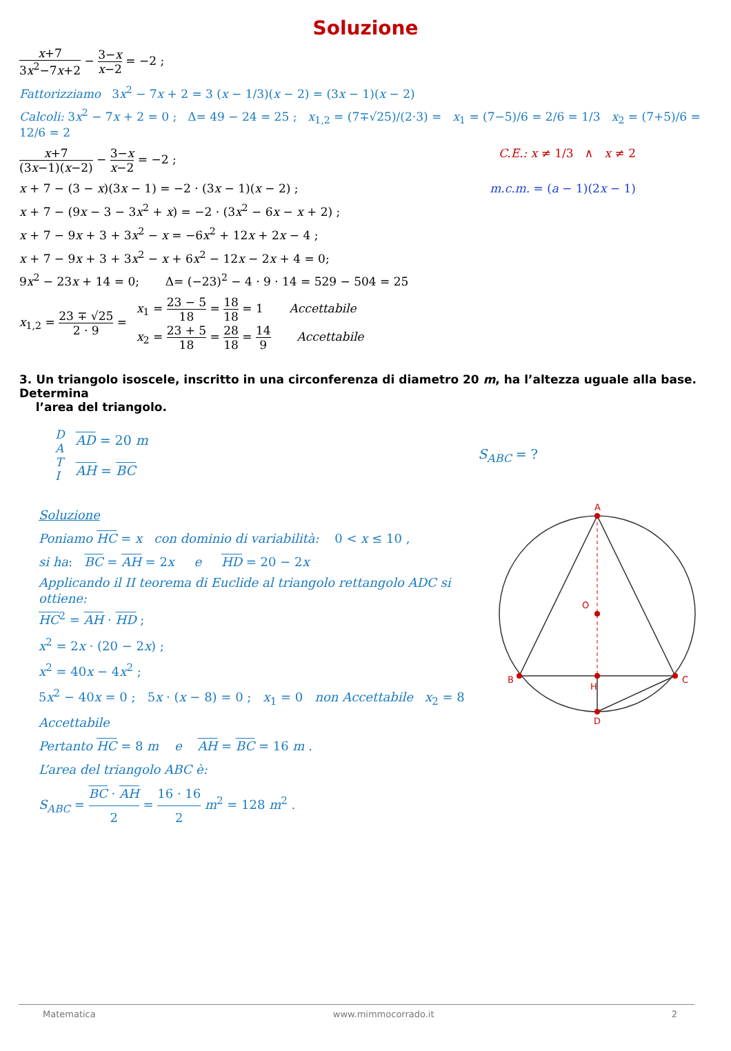Soluzione
x+7 3x<sup>2</sup>−7x+2 − 3−x x−2 = −2 ;
Fattorizziamo 3x<sup>2</sup> − 7x + 2 = 3 (x − 1/3)(x − 2) = (3x − 1)(x − 2)
Calcoli: 3x<sup>2</sup> − 7x + 2 = 0 ; Δ= 49 − 24 = 25 ; x<sub>1,2</sub> = (7∓√25)/(2·3) = x<sub>1</sub> = (7−5)/6 = 2/6 = 1/3 x<sub>2</sub> = (7+5)/6 = 12/6 = 2
x+7 (3x−1)(x−2) − 3−x x−2 = −2 ;
C.E.: x ≠ 1/3 ∧ x ≠ 2
x + 7 − (3 − x)(3x − 1) = −2 · (3x − 1)(x − 2) ;
m.c.m. = (a − 1)(2x − 1)
x + 7 − (9x − 3 − 3x<sup>2</sup> + x) = −2 · (3x<sup>2</sup> − 6x − x + 2) ;
x + 7 − 9x + 3 + 3x<sup>2</sup> − x = −6x<sup>2</sup> + 12x + 2x − 4 ;
x + 7 − 9x + 3 + 3x<sup>2</sup> − x + 6x<sup>2</sup> − 12x − 2x + 4 = 0;
9x<sup>2</sup> − 23x + 14 = 0; Δ= (−23)<sup>2</sup> − 4 · 9 · 14 = 529 − 504 = 25
x<sub>1,2</sub> = 23 ∓ √25 2 · 9 =
x<sub>1</sub> = 23 − 5 18 = 18 18 = 1 Accettabile
x<sub>2</sub> = 23 + 5 18 = 28 18 = 14 9 Accettabile
3. Un triangolo isoscele, inscritto in una circonferenza di diametro 20 m, ha l’altezza uguale alla base. Determina
l’area del triangolo.
D
A
T
I
AD = 20 m
AH = BC
S<sub>ABC</sub> = ?
Soluzione
Poniamo HC = x con dominio di variabilità: 0 < x ≤ 10 ,
si ha: BC = AH = 2x e HD = 20 − 2x
Applicando il II teorema di Euclide al triangolo rettangolo ADC si ottiene:
HC<sup>2</sup> = AH · HD ;
x<sup>2</sup> = 2x · (20 − 2x) ;
x<sup>2</sup> = 40x − 4x<sup>2</sup> ;
5x<sup>2</sup> − 40x = 0 ; 5x · (x − 8) = 0 ; x<sub>1</sub> = 0 non Accettabile x<sub>2</sub> = 8 Accettabile
Pertanto HC = 8 m e AH = BC = 16 m .
L’area del triangolo ABC è:
S<sub>ABC</sub> = BC · AH 2 = 16 · 16 2 m<sup>2</sup> = 128 m<sup>2</sup> .
A
B
C
H
D
O
Matematica www.mimmocorrado.it 2